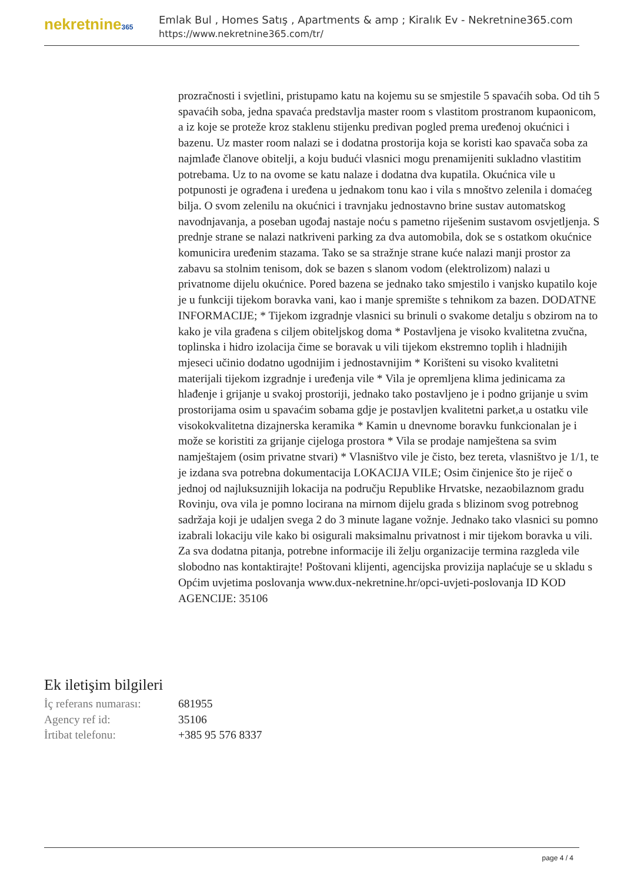nekretnine365
Emlak Bul , Homes Satış , Apartments & amp ; Kiralık Ev - Nekretnine365.com
https://www.nekretnine365.com/tr/
prozračnosti i svjetlini, pristupamo katu na kojemu su se smjestile 5 spavaćih soba. Od tih 5 spavaćih soba, jedna spavaća predstavlja master room s vlastitom prostranom kupaonicom, a iz koje se proteže kroz staklenu stijenku predivan pogled prema uređenoj okućnici i bazenu. Uz master room nalazi se i dodatna prostorija koja se koristi kao spavača soba za najmlađe članove obitelji, a koju budući vlasnici mogu prenamijeniti sukladno vlastitim potrebama. Uz to na ovome se katu nalaze i dodatna dva kupatila. Okućnica vile u potpunosti je ograđena i uređena u jednakom tonu kao i vila s mnoštvo zelenila i domaćeg bilja. O svom zelenilu na okućnici i travnjaku jednostavno brine sustav automatskog navodnjavanja, a poseban ugođaj nastaje noću s pametno riješenim sustavom osvjetljenja. S prednje strane se nalazi natkriveni parking za dva automobila, dok se s ostatkom okućnice komunicira uređenim stazama. Tako se sa stražnje strane kuće nalazi manji prostor za zabavu sa stolnim tenisom, dok se bazen s slanom vodom (elektrolizom) nalazi u privatnome dijelu okućnice. Pored bazena se jednako tako smjestilo i vanjsko kupatilo koje je u funkciji tijekom boravka vani, kao i manje spremište s tehnikom za bazen. DODATNE INFORMACIJE; * Tijekom izgradnje vlasnici su brinuli o svakome detalju s obzirom na to kako je vila građena s ciljem obiteljskog doma * Postavljena je visoko kvalitetna zvučna, toplinska i hidro izolacija čime se boravak u vili tijekom ekstremno toplih i hladnijih mjeseci učinio dodatno ugodnijim i jednostavnijim * Korišteni su visoko kvalitetni materijali tijekom izgradnje i uređenja vile * Vila je opremljena klima jedinicama za hlađenje i grijanje u svakoj prostoriji, jednako tako postavljeno je i podno grijanje u svim prostorijama osim u spavaćim sobama gdje je postavljen kvalitetni parket,a u ostatku vile visokokvalitetna dizajnerska keramika * Kamin u dnevnome boravku funkcionalan je i može se koristiti za grijanje cijeloga prostora * Vila se prodaje namještena sa svim namještajem (osim privatne stvari) * Vlasništvo vile je čisto, bez tereta, vlasništvo je 1/1, te je izdana sva potrebna dokumentacija LOKACIJA VILE; Osim činjenice što je riječ o jednoj od najluksuznijih lokacija na području Republike Hrvatske, nezaobilaznom gradu Rovinju, ova vila je pomno locirana na mirnom dijelu grada s blizinom svog potrebnog sadržaja koji je udaljen svega 2 do 3 minute lagane vožnje. Jednako tako vlasnici su pomno izabrali lokaciju vile kako bi osigurali maksimalnu privatnost i mir tijekom boravka u vili. Za sva dodatna pitanja, potrebne informacije ili želju organizacije termina razgleda vile slobodno nas kontaktirajte! Poštovani klijenti, agencijska provizija naplaćuje se u skladu s Općim uvjetima poslovanja www.dux-nekretnine.hr/opci-uvjeti-poslovanja ID KOD AGENCIJE: 35106
Ek iletişim bilgileri
| İç referans numarası: | 681955 |
| Agency ref id: | 35106 |
| İrtibat telefonu: | +385 95 576 8337 |
page 4 / 4